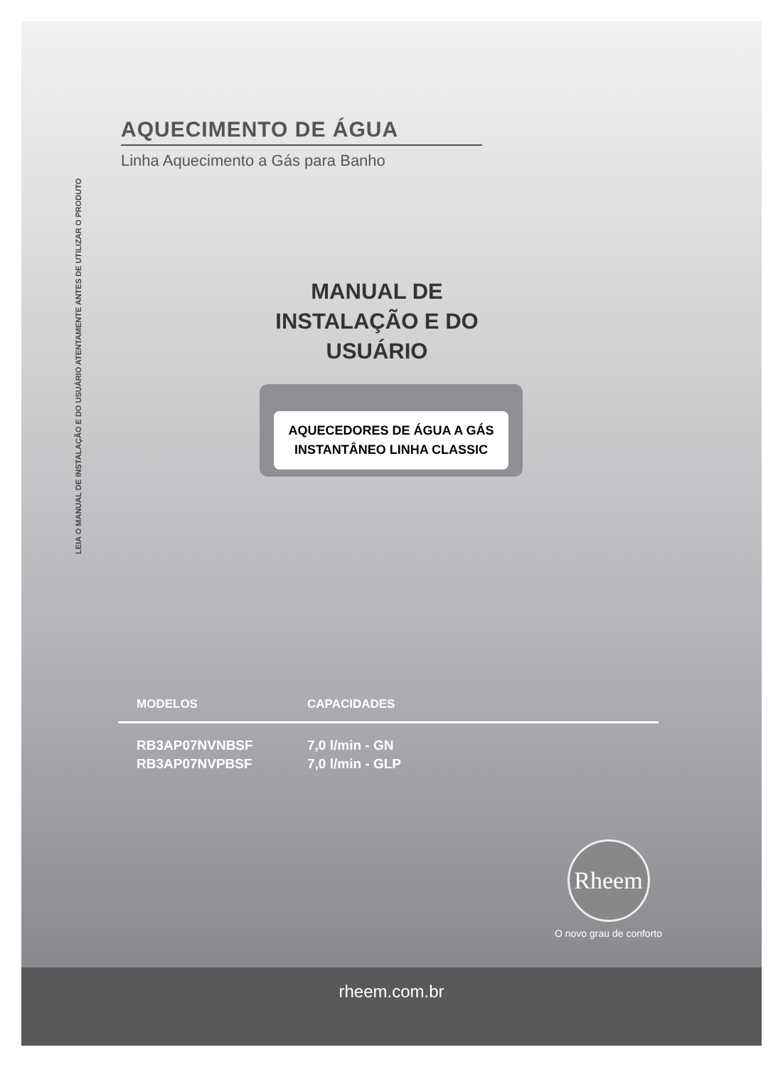LEIA O MANUAL DE INSTALAÇÃO E DO USUÁRIO ATENTAMENTE ANTES DE UTILIZAR O PRODUTO
AQUECIMENTO DE ÁGUA
Linha Aquecimento a Gás para Banho
MANUAL DE INSTALAÇÃO E DO USUÁRIO
AQUECEDORES DE ÁGUA A GÁS INSTANTÂNEO LINHA CLASSIC
| MODELOS | CAPACIDADES |
| --- | --- |
| RB3AP07NVNBSF | 7,0 l/min - GN |
| RB3AP07NVPBSF | 7,0 l/min - GLP |
Rheem
O novo grau de conforto
rheem.com.br